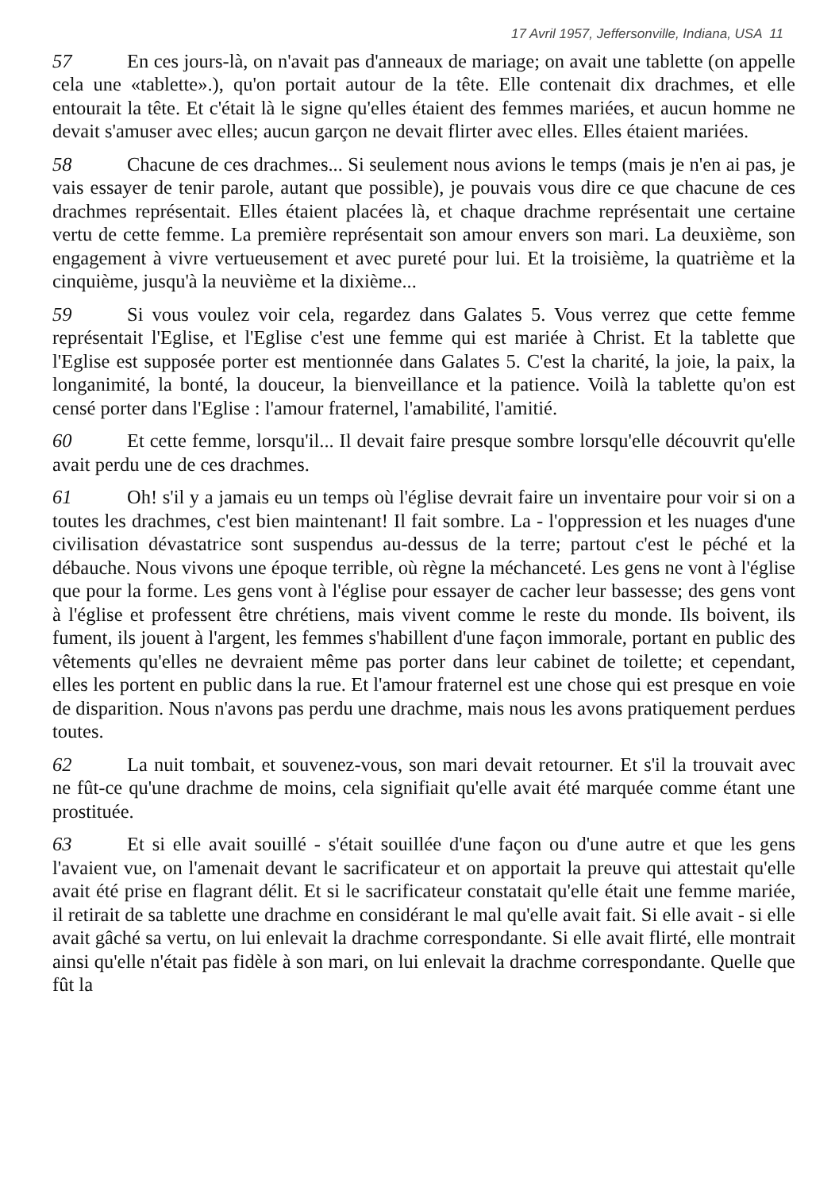17 Avril 1957, Jeffersonville, Indiana, USA 11
57 En ces jours-là, on n'avait pas d'anneaux de mariage; on avait une tablette (on appelle cela une «tablette».), qu'on portait autour de la tête. Elle contenait dix drachmes, et elle entourait la tête. Et c'était là le signe qu'elles étaient des femmes mariées, et aucun homme ne devait s'amuser avec elles; aucun garçon ne devait flirter avec elles. Elles étaient mariées.
58 Chacune de ces drachmes... Si seulement nous avions le temps (mais je n'en ai pas, je vais essayer de tenir parole, autant que possible), je pouvais vous dire ce que chacune de ces drachmes représentait. Elles étaient placées là, et chaque drachme représentait une certaine vertu de cette femme. La première représentait son amour envers son mari. La deuxième, son engagement à vivre vertueusement et avec pureté pour lui. Et la troisième, la quatrième et la cinquième, jusqu'à la neuvième et la dixième...
59 Si vous voulez voir cela, regardez dans Galates 5. Vous verrez que cette femme représentait l'Eglise, et l'Eglise c'est une femme qui est mariée à Christ. Et la tablette que l'Eglise est supposée porter est mentionnée dans Galates 5. C'est la charité, la joie, la paix, la longanimité, la bonté, la douceur, la bienveillance et la patience. Voilà la tablette qu'on est censé porter dans l'Eglise : l'amour fraternel, l'amabilité, l'amitié.
60 Et cette femme, lorsqu'il... Il devait faire presque sombre lorsqu'elle découvrit qu'elle avait perdu une de ces drachmes.
61 Oh! s'il y a jamais eu un temps où l'église devrait faire un inventaire pour voir si on a toutes les drachmes, c'est bien maintenant! Il fait sombre. La - l'oppression et les nuages d'une civilisation dévastatrice sont suspendus au-dessus de la terre; partout c'est le péché et la débauche. Nous vivons une époque terrible, où règne la méchanceté. Les gens ne vont à l'église que pour la forme. Les gens vont à l'église pour essayer de cacher leur bassesse; des gens vont à l'église et professent être chrétiens, mais vivent comme le reste du monde. Ils boivent, ils fument, ils jouent à l'argent, les femmes s'habillent d'une façon immorale, portant en public des vêtements qu'elles ne devraient même pas porter dans leur cabinet de toilette; et cependant, elles les portent en public dans la rue. Et l'amour fraternel est une chose qui est presque en voie de disparition. Nous n'avons pas perdu une drachme, mais nous les avons pratiquement perdues toutes.
62 La nuit tombait, et souvenez-vous, son mari devait retourner. Et s'il la trouvait avec ne fût-ce qu'une drachme de moins, cela signifiait qu'elle avait été marquée comme étant une prostituée.
63 Et si elle avait souillé - s'était souillée d'une façon ou d'une autre et que les gens l'avaient vue, on l'amenait devant le sacrificateur et on apportait la preuve qui attestait qu'elle avait été prise en flagrant délit. Et si le sacrificateur constatait qu'elle était une femme mariée, il retirait de sa tablette une drachme en considérant le mal qu'elle avait fait. Si elle avait - si elle avait gâché sa vertu, on lui enlevait la drachme correspondante. Si elle avait flirté, elle montrait ainsi qu'elle n'était pas fidèle à son mari, on lui enlevait la drachme correspondante. Quelle que fût la